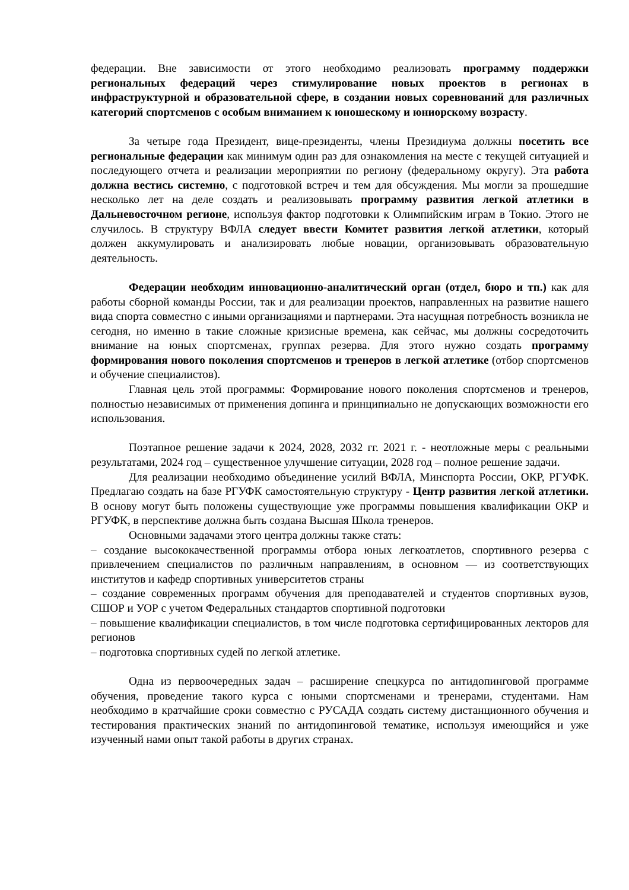федерации. Вне зависимости от этого необходимо реализовать программу поддержки региональных федераций через стимулирование новых проектов в регионах в инфраструктурной и образовательной сфере, в создании новых соревнований для различных категорий спортсменов с особым вниманием к юношескому и юниорскому возрасту.
За четыре года Президент, вице-президенты, члены Президиума должны посетить все региональные федерации как минимум один раз для ознакомления на месте с текущей ситуацией и последующего отчета и реализации мероприятии по региону (федеральному округу). Эта работа должна вестись системно, с подготовкой встреч и тем для обсуждения. Мы могли за прошедшие несколько лет на деле создать и реализовывать программу развития легкой атлетики в Дальневосточном регионе, используя фактор подготовки к Олимпийским играм в Токио. Этого не случилось. В структуру ВФЛА следует ввести Комитет развития легкой атлетики, который должен аккумулировать и анализировать любые новации, организовывать образовательную деятельность.
Федерации необходим инновационно-аналитический орган (отдел, бюро и тп.) как для работы сборной команды России, так и для реализации проектов, направленных на развитие нашего вида спорта совместно с иными организациями и партнерами. Эта насущная потребность возникла не сегодня, но именно в такие сложные кризисные времена, как сейчас, мы должны сосредоточить внимание на юных спортсменах, группах резерва. Для этого нужно создать программу формирования нового поколения спортсменов и тренеров в легкой атлетике (отбор спортсменов и обучение специалистов).
Главная цель этой программы: Формирование нового поколения спортсменов и тренеров, полностью независимых от применения допинга и принципиально не допускающих возможности его использования.
Поэтапное решение задачи к 2024, 2028, 2032 гг. 2021 г. - неотложные меры с реальными результатами, 2024 год – существенное улучшение ситуации, 2028 год – полное решение задачи.
Для реализации необходимо объединение усилий ВФЛА, Минспорта России, ОКР, РГУФК. Предлагаю создать на базе РГУФК самостоятельную структуру - Центр развития легкой атлетики. В основу могут быть положены существующие уже программы повышения квалификации ОКР и РГУФК, в перспективе должна быть создана Высшая Школа тренеров.
Основными задачами этого центра должны также стать:
– создание высококачественной программы отбора юных легкоатлетов, спортивного резерва с привлечением специалистов по различным направлениям, в основном — из соответствующих институтов и кафедр спортивных университетов страны
– создание современных программ обучения для преподавателей и студентов спортивных вузов, СШОР и УОР с учетом Федеральных стандартов спортивной подготовки
– повышение квалификации специалистов, в том числе подготовка сертифицированных лекторов для регионов
– подготовка спортивных судей по легкой атлетике.
Одна из первоочередных задач – расширение спецкурса по антидопинговой программе обучения, проведение такого курса с юными спортсменами и тренерами, студентами. Нам необходимо в кратчайшие сроки совместно с РУСАДА создать систему дистанционного обучения и тестирования практических знаний по антидопинговой тематике, используя имеющийся и уже изученный нами опыт такой работы в других странах.